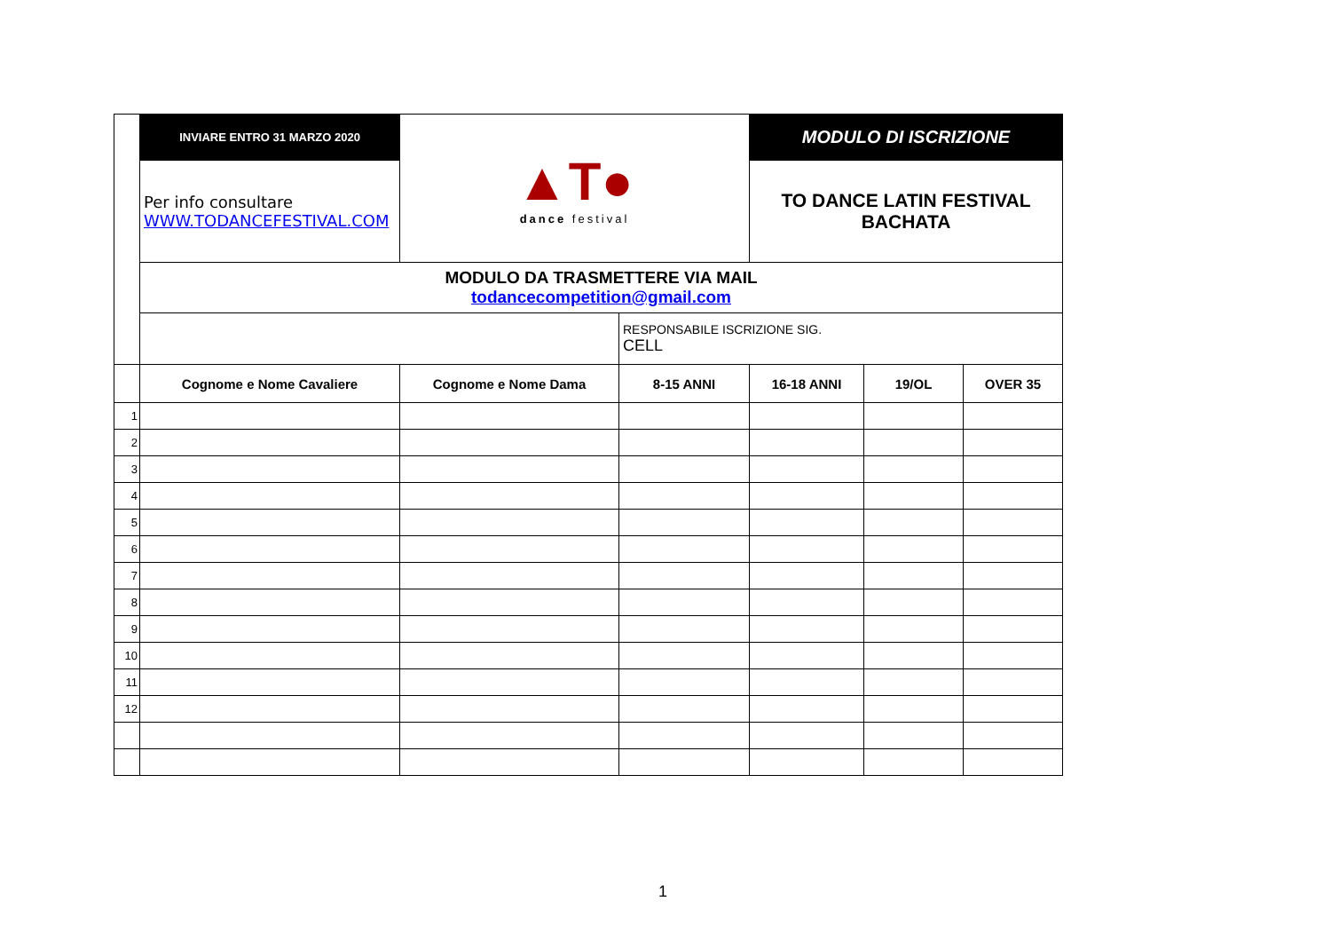| | INVIARE ENTRO 31 MARZO 2020 | ▲T● dance festival | | MODULO DI ISCRIZIONE | | |
| | Per info consultare WWW.TODANCEFESTIVAL.COM | | | TO DANCE LATIN FESTIVAL BACHATA | | |
| | MODULO DA TRASMETTERE VIA MAIL todancecompetition@gmail.com | | | | | |
| | | | RESPONSABILE ISCRIZIONE SIG. CELL | | | |
| | Cognome e Nome Cavaliere | Cognome e Nome Dama | 8-15 ANNI | 16-18 ANNI | 19/OL | OVER 35 |
| 1 | | | | | | |
| 2 | | | | | | |
| 3 | | | | | | |
| 4 | | | | | | |
| 5 | | | | | | |
| 6 | | | | | | |
| 7 | | | | | | |
| 8 | | | | | | |
| 9 | | | | | | |
| 10 | | | | | | |
| 11 | | | | | | |
| 12 | | | | | | |
1